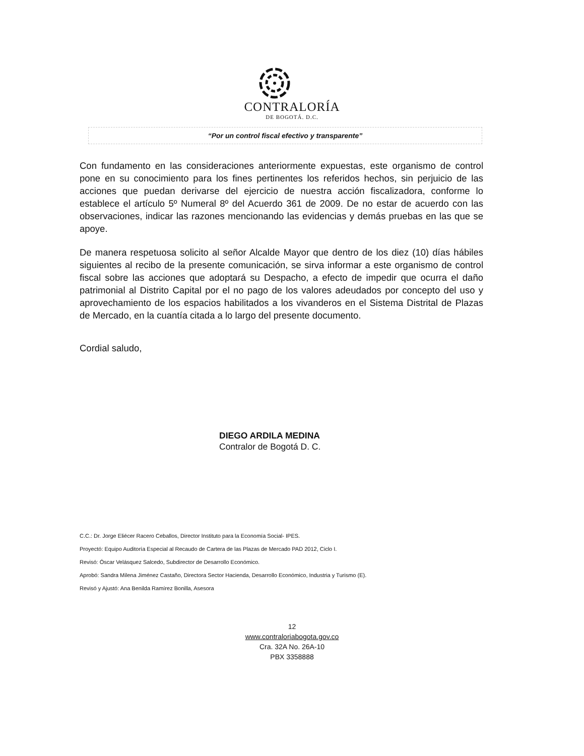CONTRALORÍA
DE BOGOTÁ. D.C.
“Por un control fiscal efectivo y transparente”
Con fundamento en las consideraciones anteriormente expuestas, este organismo de control pone en su conocimiento para los fines pertinentes los referidos hechos, sin perjuicio de las acciones que puedan derivarse del ejercicio de nuestra acción fiscalizadora, conforme lo establece el artículo 5º Numeral 8º del Acuerdo 361 de 2009. De no estar de acuerdo con las observaciones, indicar las razones mencionando las evidencias y demás pruebas en las que se apoye.
De manera respetuosa solicito al señor Alcalde Mayor que dentro de los diez (10) días hábiles siguientes al recibo de la presente comunicación, se sirva informar a este organismo de control fiscal sobre las acciones que adoptará su Despacho, a efecto de impedir que ocurra el daño patrimonial al Distrito Capital por el no pago de los valores adeudados por concepto del uso y aprovechamiento de los espacios habilitados a los vivanderos en el Sistema Distrital de Plazas de Mercado, en la cuantía citada a lo largo del presente documento.
Cordial saludo,
DIEGO ARDILA MEDINA
Contralor de Bogotá D. C.
C.C.: Dr. Jorge Eliécer Racero Ceballos, Director Instituto para la Economía Social- IPES.
Proyectó: Equipo Auditoría Especial al Recaudo de Cartera de las Plazas de Mercado PAD 2012, Ciclo I.
Revisó: Óscar Velásquez Salcedo, Subdirector de Desarrollo Económico.
Aprobó: Sandra Milena Jiménez Castaño, Directora Sector Hacienda, Desarrollo Económico, Industria y Turismo (E).
Revisó y Ajustó: Ana Benilda Ramírez Bonilla, Asesora
12
www.contraloriabogota.gov.co
Cra. 32A No. 26A-10
PBX 3358888